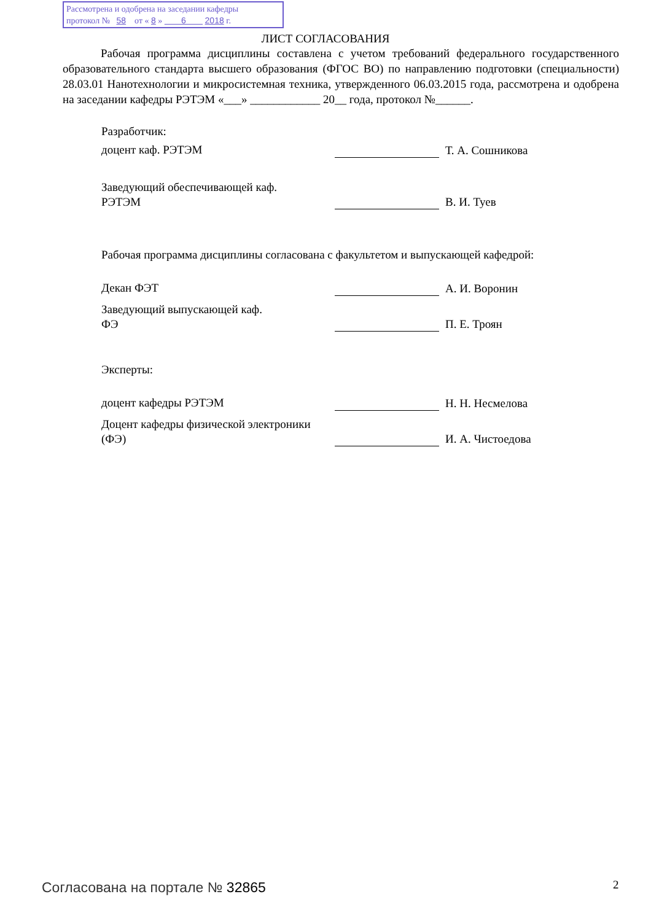Рассмотрена и одобрена на заседании кафедры
протокол № 58 от « 8 » 6 2018 г.
ЛИСТ СОГЛАСОВАНИЯ
Рабочая программа дисциплины составлена с учетом требований федерального государственного образовательного стандарта высшего образования (ФГОС ВО) по направлению подготовки (специальности) 28.03.01 Нанотехнологии и микросистемная техника, утвержденного 06.03.2015 года, рассмотрена и одобрена на заседании кафедры РЭТЭМ «___» ____________ 20__ года, протокол №______.
Разработчик:
доцент каф. РЭТЭМ Т. А. Сошникова
Заведующий обеспечивающей каф.
РЭТЭМ
В. И. Туев
Рабочая программа дисциплины согласована с факультетом и выпускающей кафедрой:
Декан ФЭТ А. И. Воронин
Заведующий выпускающей каф.
ФЭ
П. Е. Троян
Эксперты:
доцент кафедры РЭТЭМ Н. Н. Несмелова
Доцент кафедры физической электроники (ФЭ)
И. А. Чистоедова
Согласована на портале № 32865 2